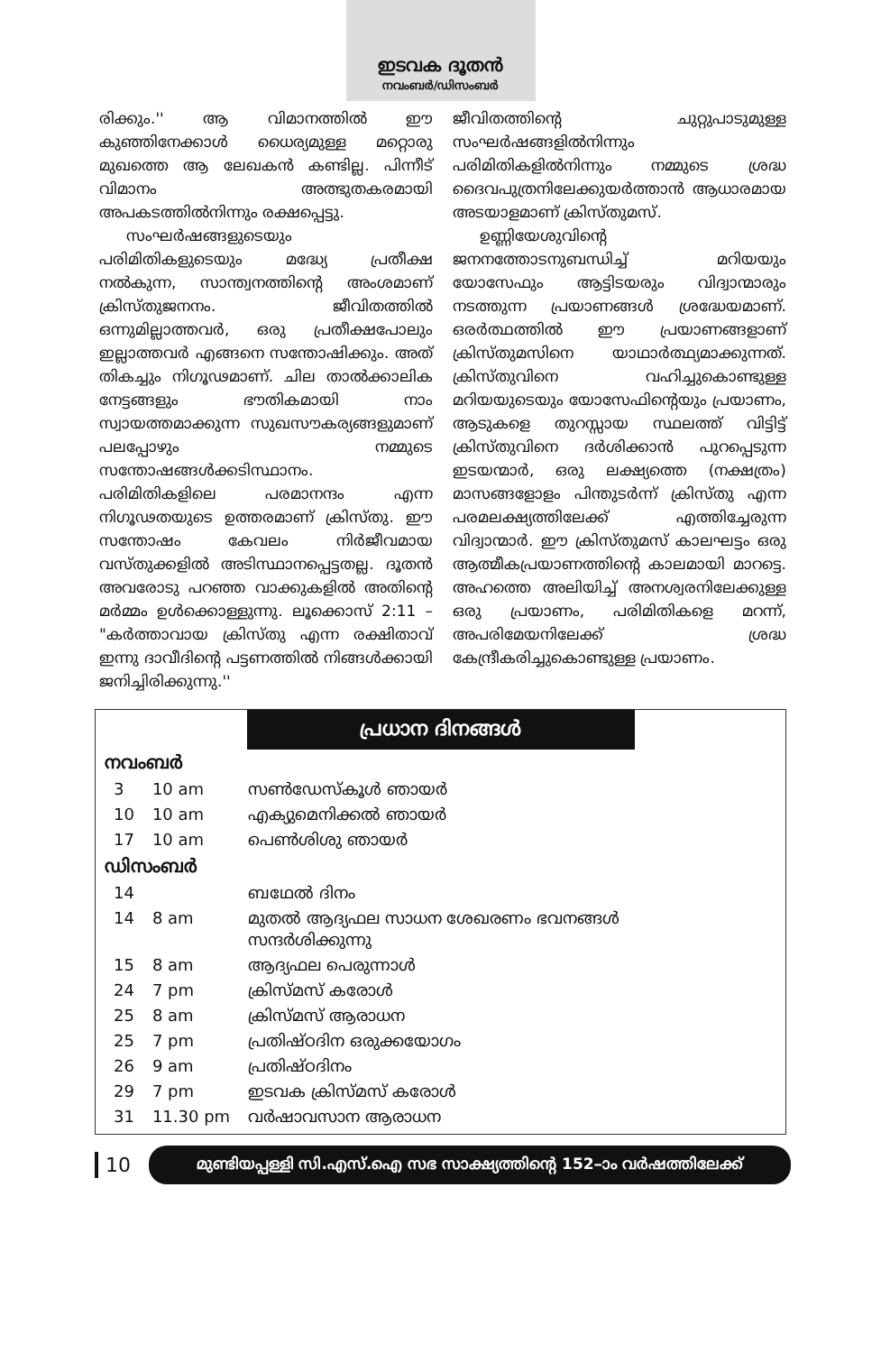ഇടവക ദൂതൻ
നവംബർ/ഡിസംബർ
രിക്കും.'' ആ വിമാനത്തിൽ ഈ കുഞ്ഞിനേക്കാൾ ധൈര്യമുള്ള മറ്റൊരു മുഖത്തെ ആ ലേഖകൻ കണ്ടില്ല. പിന്നീട് വിമാനം അത്ഭുതകരമായി അപകടത്തിൽനിന്നും രക്ഷപ്പെട്ടു.
സംഘർഷങ്ങളുടെയും പരിമിതികളുടെയും മദ്ധ്യേ പ്രതീക്ഷ നൽകുന്ന, സാന്ത്വനത്തിന്റെ അംശമാണ് ക്രിസ്തുജനനം. ജീവിതത്തിൽ ഒന്നുമില്ലാത്തവർ, ഒരു പ്രതീക്ഷപോലും ഇല്ലാത്തവർ എങ്ങനെ സന്തോഷിക്കും. അത് തികച്ചും നിഗൂഢമാണ്. ചില താൽക്കാലിക നേട്ടങ്ങളും ഭൗതികമായി നാം സ്വായത്തമാക്കുന്ന സുഖസൗകര്യങ്ങളുമാണ് പലപ്പോഴും നമ്മുടെ സന്തോഷങ്ങൾക്കടിസ്ഥാനം. പരിമിതികളിലെ പരമാനന്ദം എന്ന നിഗൂഢതയുടെ ഉത്തരമാണ് ക്രിസ്തു. ഈ സന്തോഷം കേവലം നിർജീവമായ വസ്തുക്കളിൽ അടിസ്ഥാനപ്പെട്ടതല്ല. ദൂതൻ അവരോടു പറഞ്ഞ വാക്കുകളിൽ അതിന്റെ മർമ്മം ഉൾക്കൊള്ളുന്നു. ലൂക്കൊസ് 2:11 – "കർത്താവായ ക്രിസ്തു എന്ന രക്ഷിതാവ് ഇന്നു ദാവീദിന്റെ പട്ടണത്തിൽ നിങ്ങൾക്കായി ജനിച്ചിരിക്കുന്നു.''
ജീവിതത്തിന്റെ ചുറ്റുപാടുമുള്ള സംഘർഷങ്ങളിൽനിന്നും പരിമിതികളിൽനിന്നും നമ്മുടെ ശ്രദ്ധ ദൈവപുത്രനിലേക്കുയർത്താൻ ആധാരമായ അടയാളമാണ് ക്രിസ്തുമസ്.
ഉണ്ണിയേശുവിന്റെ ജനനത്തോടനുബന്ധിച്ച് മറിയയും യോസേഫും ആട്ടിടയരും വിദ്വാന്മാരും നടത്തുന്ന പ്രയാണങ്ങൾ ശ്രദ്ധേയമാണ്. ഒരർത്ഥത്തിൽ ഈ പ്രയാണങ്ങളാണ് ക്രിസ്തുമസിനെ യാഥാർത്ഥ്യമാക്കുന്നത്. ക്രിസ്തുവിനെ വഹിച്ചുകൊണ്ടുള്ള മറിയയുടെയും യോസേഫിന്റെയും പ്രയാണം, ആടുകളെ തുറസ്സായ സ്ഥലത്ത് വിട്ടിട്ട് ക്രിസ്തുവിനെ ദർശിക്കാൻ പുറപ്പെടുന്ന ഇടയന്മാർ, ഒരു ലക്ഷ്യത്തെ (നക്ഷത്രം) മാസങ്ങളോളം പിന്തുടർന്ന് ക്രിസ്തു എന്ന പരമലക്ഷ്യത്തിലേക്ക് എത്തിച്ചേരുന്ന വിദ്വാന്മാർ. ഈ ക്രിസ്തുമസ് കാലഘട്ടം ഒരു ആത്മീകപ്രയാണത്തിന്റെ കാലമായി മാറട്ടെ. അഹത്തെ അലിയിച്ച് അനശ്വരനിലേക്കുള്ള ഒരു പ്രയാണം, പരിമിതികളെ മറന്ന്, അപരിമേയനിലേക്ക് ശ്രദ്ധ കേന്ദ്രീകരിച്ചുകൊണ്ടുള്ള പ്രയാണം.
പ്രധാന ദിനങ്ങൾ
| നവംബർ | | |
| 3 | 10 am | സൺഡേസ്കൂൾ ഞായർ |
| 10 | 10 am | എക്യുമെനിക്കൽ ഞായർ |
| 17 | 10 am | പെൺശിശു ഞായർ |
| ഡിസംബർ | | |
| 14 | | ബഥേൽ ദിനം |
| 14 | 8 am | മുതൽ ആദ്യഫല സാധന ശേഖരണം ഭവനങ്ങൾ സന്ദർശിക്കുന്നു |
| 15 | 8 am | ആദ്യഫല പെരുന്നാൾ |
| 24 | 7 pm | ക്രിസ്മസ് കരോൾ |
| 25 | 8 am | ക്രിസ്മസ് ആരാധന |
| 25 | 7 pm | പ്രതിഷ്ഠദിന ഒരുക്കയോഗം |
| 26 | 9 am | പ്രതിഷ്ഠദിനം |
| 29 | 7 pm | ഇടവക ക്രിസ്മസ് കരോൾ |
| 31 | 11.30 pm | വർഷാവസാന ആരാധന |
10
മുണ്ടിയപ്പള്ളി സി.എസ്.ഐ സഭ സാക്ഷ്യത്തിന്റെ 152–ാം വർഷത്തിലേക്ക്